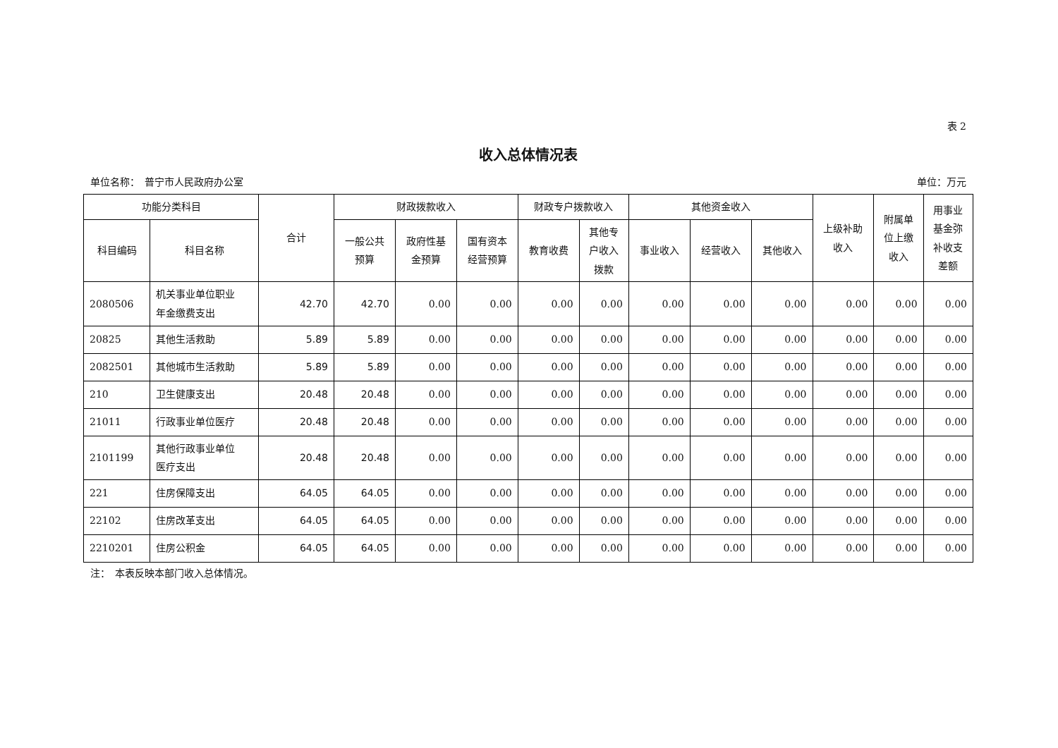表 2
收入总体情况表
单位名称：　普宁市人民政府办公室 单位：万元
| 功能分类科目 | | 合计 | 财政拨款收入 | | | 财政专户拨款收入 | | 其他资金收入 | | | 上级补助 收入 | 附属单 位上缴 收入 | 用事业 基金弥 补收支 差额 |
| --- | --- | --- | --- | --- | --- | --- | --- | --- | --- | --- | --- | --- | --- |
| 科目编码 | 科目名称 | | 一般公共 预算 | 政府性基 金预算 | 国有资本 经营预算 | 教育收费 | 其他专 户收入 拨款 | 事业收入 | 经营收入 | 其他收入 | | | |
| 2080506 | 机关事业单位职业 年金缴费支出 | 42.70 | 42.70 | 0.00 | 0.00 | 0.00 | 0.00 | 0.00 | 0.00 | 0.00 | 0.00 | 0.00 | 0.00 |
| 20825 | 其他生活救助 | 5.89 | 5.89 | 0.00 | 0.00 | 0.00 | 0.00 | 0.00 | 0.00 | 0.00 | 0.00 | 0.00 | 0.00 |
| 2082501 | 其他城市生活救助 | 5.89 | 5.89 | 0.00 | 0.00 | 0.00 | 0.00 | 0.00 | 0.00 | 0.00 | 0.00 | 0.00 | 0.00 |
| 210 | 卫生健康支出 | 20.48 | 20.48 | 0.00 | 0.00 | 0.00 | 0.00 | 0.00 | 0.00 | 0.00 | 0.00 | 0.00 | 0.00 |
| 21011 | 行政事业单位医疗 | 20.48 | 20.48 | 0.00 | 0.00 | 0.00 | 0.00 | 0.00 | 0.00 | 0.00 | 0.00 | 0.00 | 0.00 |
| 2101199 | 其他行政事业单位 医疗支出 | 20.48 | 20.48 | 0.00 | 0.00 | 0.00 | 0.00 | 0.00 | 0.00 | 0.00 | 0.00 | 0.00 | 0.00 |
| 221 | 住房保障支出 | 64.05 | 64.05 | 0.00 | 0.00 | 0.00 | 0.00 | 0.00 | 0.00 | 0.00 | 0.00 | 0.00 | 0.00 |
| 22102 | 住房改革支出 | 64.05 | 64.05 | 0.00 | 0.00 | 0.00 | 0.00 | 0.00 | 0.00 | 0.00 | 0.00 | 0.00 | 0.00 |
| 2210201 | 住房公积金 | 64.05 | 64.05 | 0.00 | 0.00 | 0.00 | 0.00 | 0.00 | 0.00 | 0.00 | 0.00 | 0.00 | 0.00 |
注：　本表反映本部门收入总体情况。